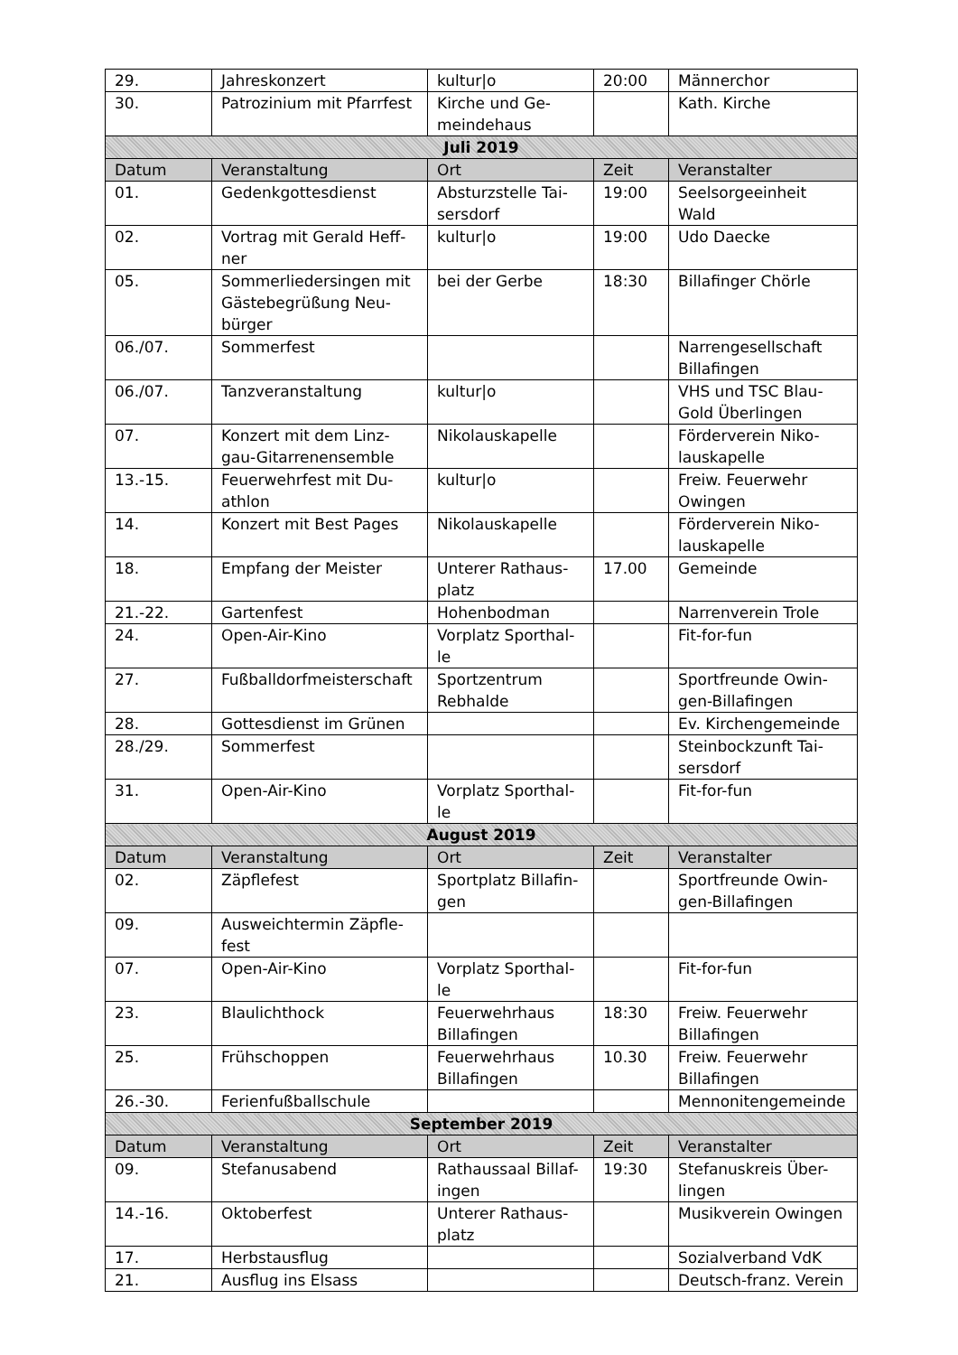| 29. | Jahreskonzert | kultur/o | 20:00 | Männerchor |
| 30. | Patrozinium mit Pfarrfest | Kirche und Ge- meindehaus | | Kath. Kirche |
| Juli 2019 | | | | |
| Datum | Veranstaltung | Ort | Zeit | Veranstalter |
| 01. | Gedenkgottesdienst | Absturzstelle Tai- sersdorf | 19:00 | Seelsorgeeinheit Wald |
| 02. | Vortrag mit Gerald Heff- ner | kultur/o | 19:00 | Udo Daecke |
| 05. | Sommerliedersingen mit Gästebegrüßung Neu- bürger | bei der Gerbe | 18:30 | Billafinger Chörle |
| 06./07. | Sommerfest | | | Narrengesellschaft Billafingen |
| 06./07. | Tanzveranstaltung | kultur/o | | VHS und TSC Blau- Gold Überlingen |
| 07. | Konzert mit dem Linz- gau-Gitarrenensemble | Nikolauskapelle | | Förderverein Niko- lauskapelle |
| 13.-15. | Feuerwehrfest mit Du- athlon | kultur/o | | Freiw. Feuerwehr Owingen |
| 14. | Konzert mit Best Pages | Nikolauskapelle | | Förderverein Niko- lauskapelle |
| 18. | Empfang der Meister | Unterer Rathaus- platz | 17.00 | Gemeinde |
| 21.-22. | Gartenfest | Hohenbodman | | Narrenverein Trole |
| 24. | Open-Air-Kino | Vorplatz Sporthal- le | | Fit-for-fun |
| 27. | Fußballdorfmeisterschaft | Sportzentrum Rebhalde | | Sportfreunde Owin- gen-Billafingen |
| 28. | Gottesdienst im Grünen | | | Ev. Kirchengemeinde |
| 28./29. | Sommerfest | | | Steinbockzunft Tai- sersdorf |
| 31. | Open-Air-Kino | Vorplatz Sporthal- le | | Fit-for-fun |
| August 2019 | | | | |
| Datum | Veranstaltung | Ort | Zeit | Veranstalter |
| 02. | Zäpflefest | Sportplatz Billafin- gen | | Sportfreunde Owin- gen-Billafingen |
| 09. | Ausweichtermin Zäpfle- fest | | | |
| 07. | Open-Air-Kino | Vorplatz Sporthal- le | | Fit-for-fun |
| 23. | Blaulichthock | Feuerwehrhaus Billafingen | 18:30 | Freiw. Feuerwehr Billafingen |
| 25. | Frühschoppen | Feuerwehrhaus Billafingen | 10.30 | Freiw. Feuerwehr Billafingen |
| 26.-30. | Ferienfußballschule | | | Mennonitengemeinde |
| September 2019 | | | | |
| Datum | Veranstaltung | Ort | Zeit | Veranstalter |
| 09. | Stefanusabend | Rathaussaal Billaf- ingen | 19:30 | Stefanuskreis Über- lingen |
| 14.-16. | Oktoberfest | Unterer Rathaus- platz | | Musikverein Owingen |
| 17. | Herbstausflug | | | Sozialverband VdK |
| 21. | Ausflug ins Elsass | | | Deutsch-franz. Verein |